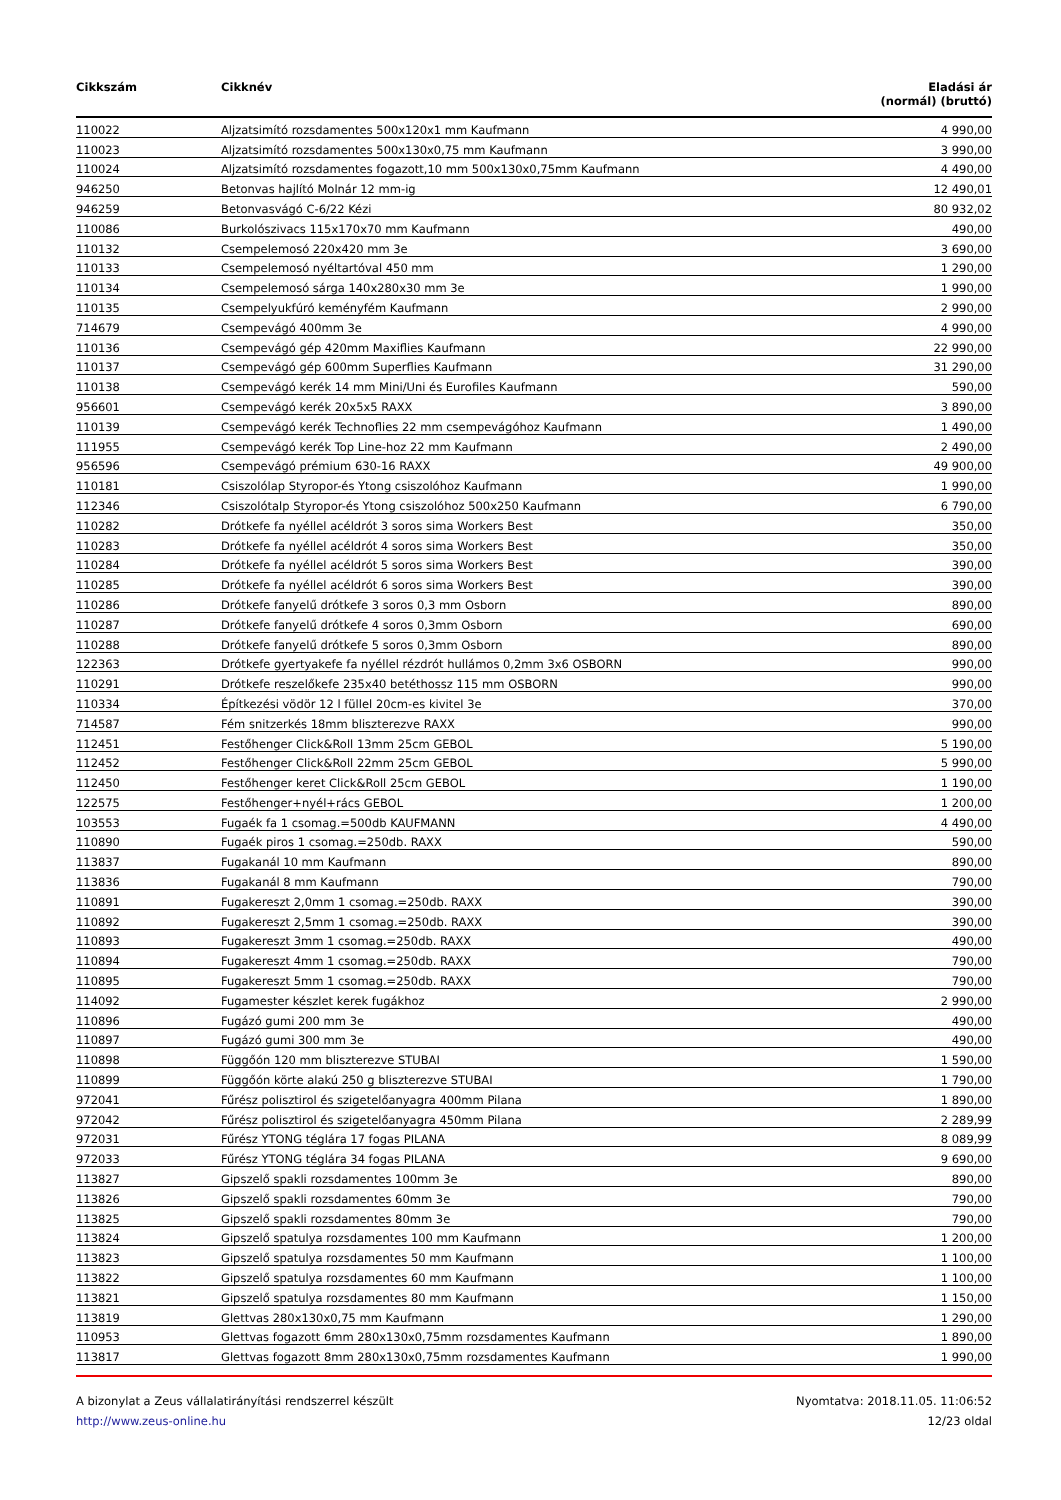| Cikkszám | Cikknév | Eladási ár (normál) (bruttó) |
| --- | --- | --- |
| 110022 | Aljzatsimító rozsdamentes 500x120x1 mm Kaufmann | 4 990,00 |
| 110023 | Aljzatsimító rozsdamentes 500x130x0,75 mm Kaufmann | 3 990,00 |
| 110024 | Aljzatsimító rozsdamentes fogazott,10 mm 500x130x0,75mm Kaufmann | 4 490,00 |
| 946250 | Betonvas hajlító Molnár 12 mm-ig | 12 490,01 |
| 946259 | Betonvasvágó C-6/22 Kézi | 80 932,02 |
| 110086 | Burkolószivacs 115x170x70 mm Kaufmann | 490,00 |
| 110132 | Csempelemosó 220x420 mm 3e | 3 690,00 |
| 110133 | Csempelemosó nyéltartóval 450 mm | 1 290,00 |
| 110134 | Csempelemosó sárga 140x280x30 mm 3e | 1 990,00 |
| 110135 | Csempelyukfúró keményfém Kaufmann | 2 990,00 |
| 714679 | Csempevágó 400mm 3e | 4 990,00 |
| 110136 | Csempevágó gép 420mm Maxiflies Kaufmann | 22 990,00 |
| 110137 | Csempevágó gép 600mm Superflies Kaufmann | 31 290,00 |
| 110138 | Csempevágó kerék 14 mm Mini/Uni és Eurofiles Kaufmann | 590,00 |
| 956601 | Csempevágó kerék 20x5x5 RAXX | 3 890,00 |
| 110139 | Csempevágó kerék Technoflies 22 mm csempevágóhoz Kaufmann | 1 490,00 |
| 111955 | Csempevágó kerék Top Line-hoz 22 mm Kaufmann | 2 490,00 |
| 956596 | Csempevágó prémium 630-16 RAXX | 49 900,00 |
| 110181 | Csiszolólap Styropor-és Ytong csiszolóhoz Kaufmann | 1 990,00 |
| 112346 | Csiszolótalp Styropor-és Ytong csiszolóhoz 500x250 Kaufmann | 6 790,00 |
| 110282 | Drótkefe fa nyéllel acéldrót 3 soros sima Workers Best | 350,00 |
| 110283 | Drótkefe fa nyéllel acéldrót 4 soros sima Workers Best | 350,00 |
| 110284 | Drótkefe fa nyéllel acéldrót 5 soros sima Workers Best | 390,00 |
| 110285 | Drótkefe fa nyéllel acéldrót 6 soros sima Workers Best | 390,00 |
| 110286 | Drótkefe fanyelű drótkefe 3 soros 0,3 mm Osborn | 890,00 |
| 110287 | Drótkefe fanyelű drótkefe 4 soros 0,3mm Osborn | 690,00 |
| 110288 | Drótkefe fanyelű drótkefe 5 soros 0,3mm Osborn | 890,00 |
| 122363 | Drótkefe gyertyakefe fa nyéllel rézdrót hullámos 0,2mm 3x6 OSBORN | 990,00 |
| 110291 | Drótkefe reszelőkefe 235x40 betéthossz 115 mm OSBORN | 990,00 |
| 110334 | Építkezési vödör 12 l füllel 20cm-es kivitel 3e | 370,00 |
| 714587 | Fém snitzerkés 18mm bliszterezve RAXX | 990,00 |
| 112451 | Festőhenger Click&Roll 13mm 25cm GEBOL | 5 190,00 |
| 112452 | Festőhenger Click&Roll 22mm 25cm GEBOL | 5 990,00 |
| 112450 | Festőhenger keret Click&Roll 25cm GEBOL | 1 190,00 |
| 122575 | Festőhenger+nyél+rács GEBOL | 1 200,00 |
| 103553 | Fugaék fa 1 csomag.=500db KAUFMANN | 4 490,00 |
| 110890 | Fugaék piros 1 csomag.=250db. RAXX | 590,00 |
| 113837 | Fugakanál 10 mm Kaufmann | 890,00 |
| 113836 | Fugakanál 8 mm Kaufmann | 790,00 |
| 110891 | Fugakereszt 2,0mm 1 csomag.=250db. RAXX | 390,00 |
| 110892 | Fugakereszt 2,5mm 1 csomag.=250db. RAXX | 390,00 |
| 110893 | Fugakereszt 3mm 1 csomag.=250db. RAXX | 490,00 |
| 110894 | Fugakereszt 4mm 1 csomag.=250db. RAXX | 790,00 |
| 110895 | Fugakereszt 5mm 1 csomag.=250db. RAXX | 790,00 |
| 114092 | Fugamester készlet kerek fugákhoz | 2 990,00 |
| 110896 | Fugázó gumi 200 mm 3e | 490,00 |
| 110897 | Fugázó gumi 300 mm 3e | 490,00 |
| 110898 | Függőón 120 mm bliszterezve STUBAI | 1 590,00 |
| 110899 | Függőón körte alakú 250 g bliszterezve STUBAI | 1 790,00 |
| 972041 | Fűrész polisztirol és szigetelőanyagra 400mm Pilana | 1 890,00 |
| 972042 | Fűrész polisztirol és szigetelőanyagra 450mm Pilana | 2 289,99 |
| 972031 | Fűrész YTONG téglára 17 fogas PILANA | 8 089,99 |
| 972033 | Fűrész YTONG téglára 34 fogas PILANA | 9 690,00 |
| 113827 | Gipszelő spakli rozsdamentes 100mm 3e | 890,00 |
| 113826 | Gipszelő spakli rozsdamentes 60mm 3e | 790,00 |
| 113825 | Gipszelő spakli rozsdamentes 80mm 3e | 790,00 |
| 113824 | Gipszelő spatulya rozsdamentes 100 mm Kaufmann | 1 200,00 |
| 113823 | Gipszelő spatulya rozsdamentes 50 mm Kaufmann | 1 100,00 |
| 113822 | Gipszelő spatulya rozsdamentes 60 mm Kaufmann | 1 100,00 |
| 113821 | Gipszelő spatulya rozsdamentes 80 mm Kaufmann | 1 150,00 |
| 113819 | Glettvas 280x130x0,75 mm Kaufmann | 1 290,00 |
| 110953 | Glettvas fogazott 6mm 280x130x0,75mm rozsdamentes Kaufmann | 1 890,00 |
| 113817 | Glettvas fogazott 8mm 280x130x0,75mm rozsdamentes Kaufmann | 1 990,00 |
A bizonylat a Zeus vállalatirányítási rendszerrel készült
http://www.zeus-online.hu
Nyomtatva: 2018.11.05. 11:06:52
12/23 oldal